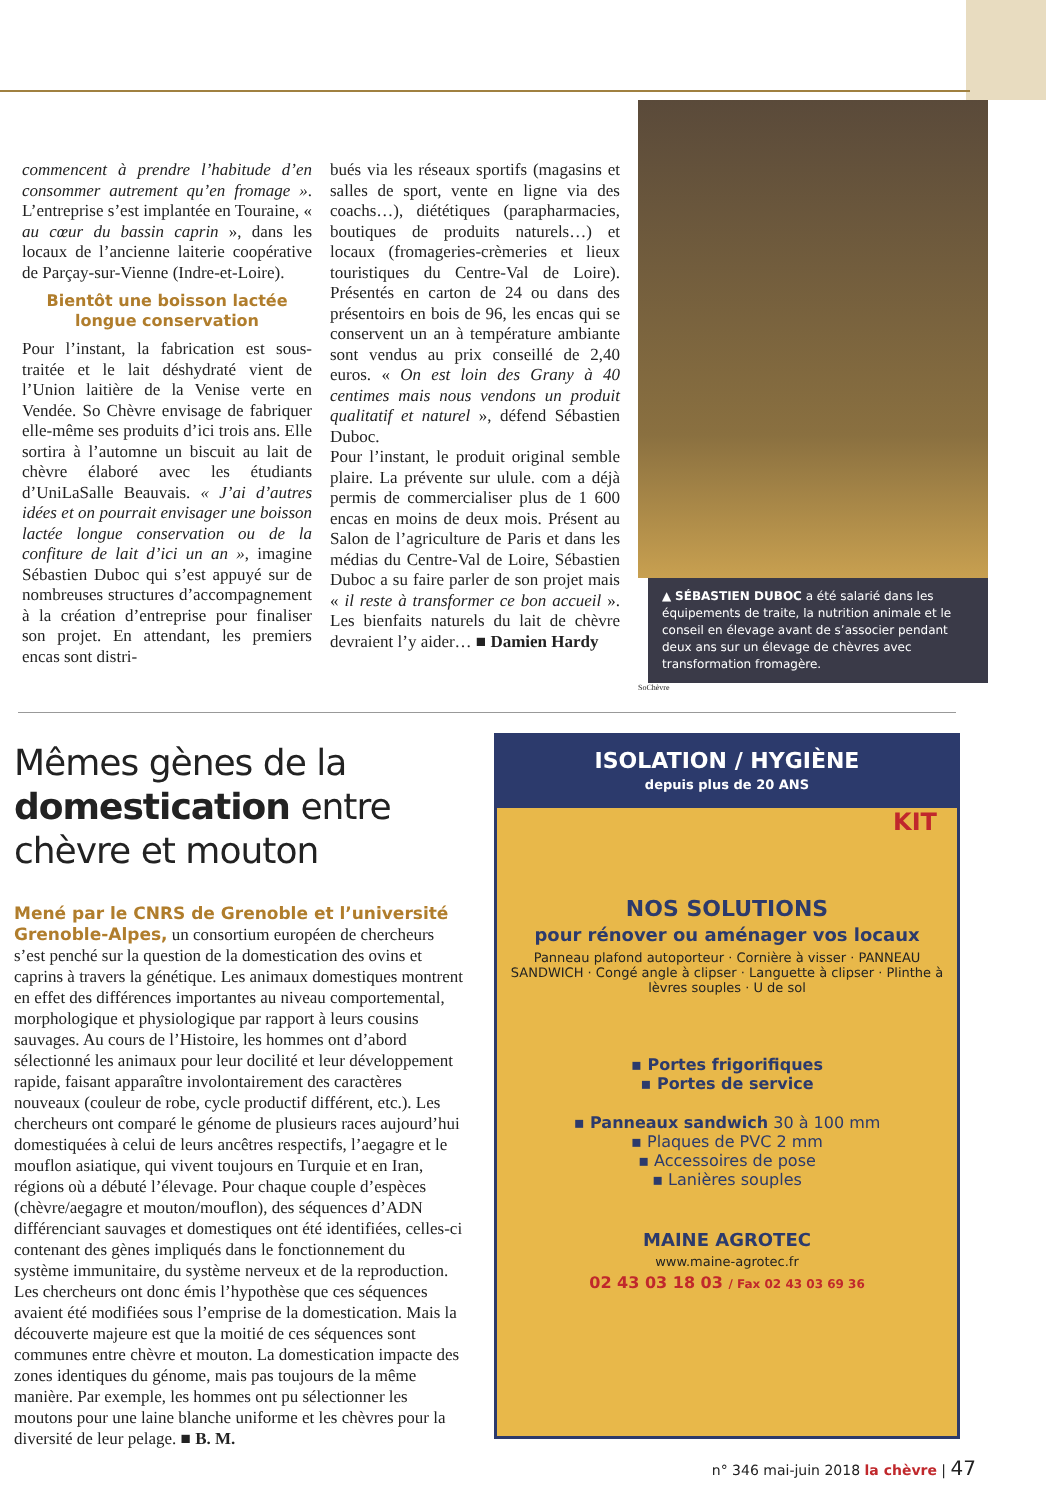commencent à prendre l’habitude d’en consommer autrement qu’en fromage ». L’entreprise s’est implantée en Touraine, « au cœur du bassin caprin », dans les locaux de l’ancienne laiterie coopérative de Parçay-sur-Vienne (Indre-et-Loire).
Bientôt une boisson lactée longue conservation
Pour l’instant, la fabrication est sous-traitée et le lait déshydraté vient de l’Union laitière de la Venise verte en Vendée. So Chèvre envisage de fabriquer elle-même ses produits d’ici trois ans. Elle sortira à l’automne un biscuit au lait de chèvre élaboré avec les étudiants d’UniLaSalle Beauvais. « J’ai d’autres idées et on pourrait envisager une boisson lactée longue conservation ou de la confiture de lait d’ici un an », imagine Sébastien Duboc qui s’est appuyé sur de nombreuses structures d’accompagnement à la création d’entreprise pour finaliser son projet. En attendant, les premiers encas sont distri-
bués via les réseaux sportifs (magasins et salles de sport, vente en ligne via des coachs…), diététiques (parapharmacies, boutiques de produits naturels…) et locaux (fromageries-crèmeries et lieux touristiques du Centre-Val de Loire). Présentés en carton de 24 ou dans des présentoirs en bois de 96, les encas qui se conservent un an à température ambiante sont vendus au prix conseillé de 2,40 euros. « On est loin des Grany à 40 centimes mais nous vendons un produit qualitatif et naturel », défend Sébastien Duboc.
Pour l’instant, le produit original semble plaire. La prévente sur ulule. com a déjà permis de commercialiser plus de 1 600 encas en moins de deux mois. Présent au Salon de l’agriculture de Paris et dans les médias du Centre-Val de Loire, Sébastien Duboc a su faire parler de son projet mais « il reste à transformer ce bon accueil ». Les bienfaits naturels du lait de chèvre devraient l’y aider… ■ Damien Hardy
▲ SÉBASTIEN DUBOC a été salarié dans les équipements de traite, la nutrition animale et le conseil en élevage avant de s’associer pendant deux ans sur un élevage de chèvres avec transformation fromagère.
SoChèvre
Mêmes gènes de la domestication entre chèvre et mouton
Mené par le CNRS de Grenoble et l’université Grenoble-Alpes, un consortium européen de chercheurs s’est penché sur la question de la domestication des ovins et caprins à travers la génétique. Les animaux domestiques montrent en effet des différences importantes au niveau comportemental, morphologique et physiologique par rapport à leurs cousins sauvages. Au cours de l’Histoire, les hommes ont d’abord sélectionné les animaux pour leur docilité et leur développement rapide, faisant apparaître involontairement des caractères nouveaux (couleur de robe, cycle productif différent, etc.). Les chercheurs ont comparé le génome de plusieurs races aujourd’hui domestiquées à celui de leurs ancêtres respectifs, l’aegagre et le mouflon asiatique, qui vivent toujours en Turquie et en Iran, régions où a débuté l’élevage. Pour chaque couple d’espèces (chèvre/aegagre et mouton/mouflon), des séquences d’ADN différenciant sauvages et domestiques ont été identifiées, celles-ci contenant des gènes impliqués dans le fonctionnement du système immunitaire, du système nerveux et de la reproduction. Les chercheurs ont donc émis l’hypothèse que ces séquences avaient été modifiées sous l’emprise de la domestication. Mais la découverte majeure est que la moitié de ces séquences sont communes entre chèvre et mouton. La domestication impacte des zones identiques du génome, mais pas toujours de la même manière. Par exemple, les hommes ont pu sélectionner les moutons pour une laine blanche uniforme et les chèvres pour la diversité de leur pelage. ■ B. M.
ISOLATION / HYGIÈNE
depuis plus de 20 ANS
KIT
NOS SOLUTIONS
pour rénover ou aménager vos locaux
Panneau plafond autoporteur · Cornière à visser · PANNEAU SANDWICH · Congé angle à clipser · Languette à clipser · Plinthe à lèvres souples · U de sol
▪ Portes frigorifiques
▪ Portes de service
▪ Panneaux sandwich 30 à 100 mm
▪ Plaques de PVC 2 mm
▪ Accessoires de pose
▪ Lanières souples
MAINE AGROTEC
www.maine-agrotec.fr
02 43 03 18 03 / Fax 02 43 03 69 36
n° 346 mai-juin 2018 la chèvre | 47